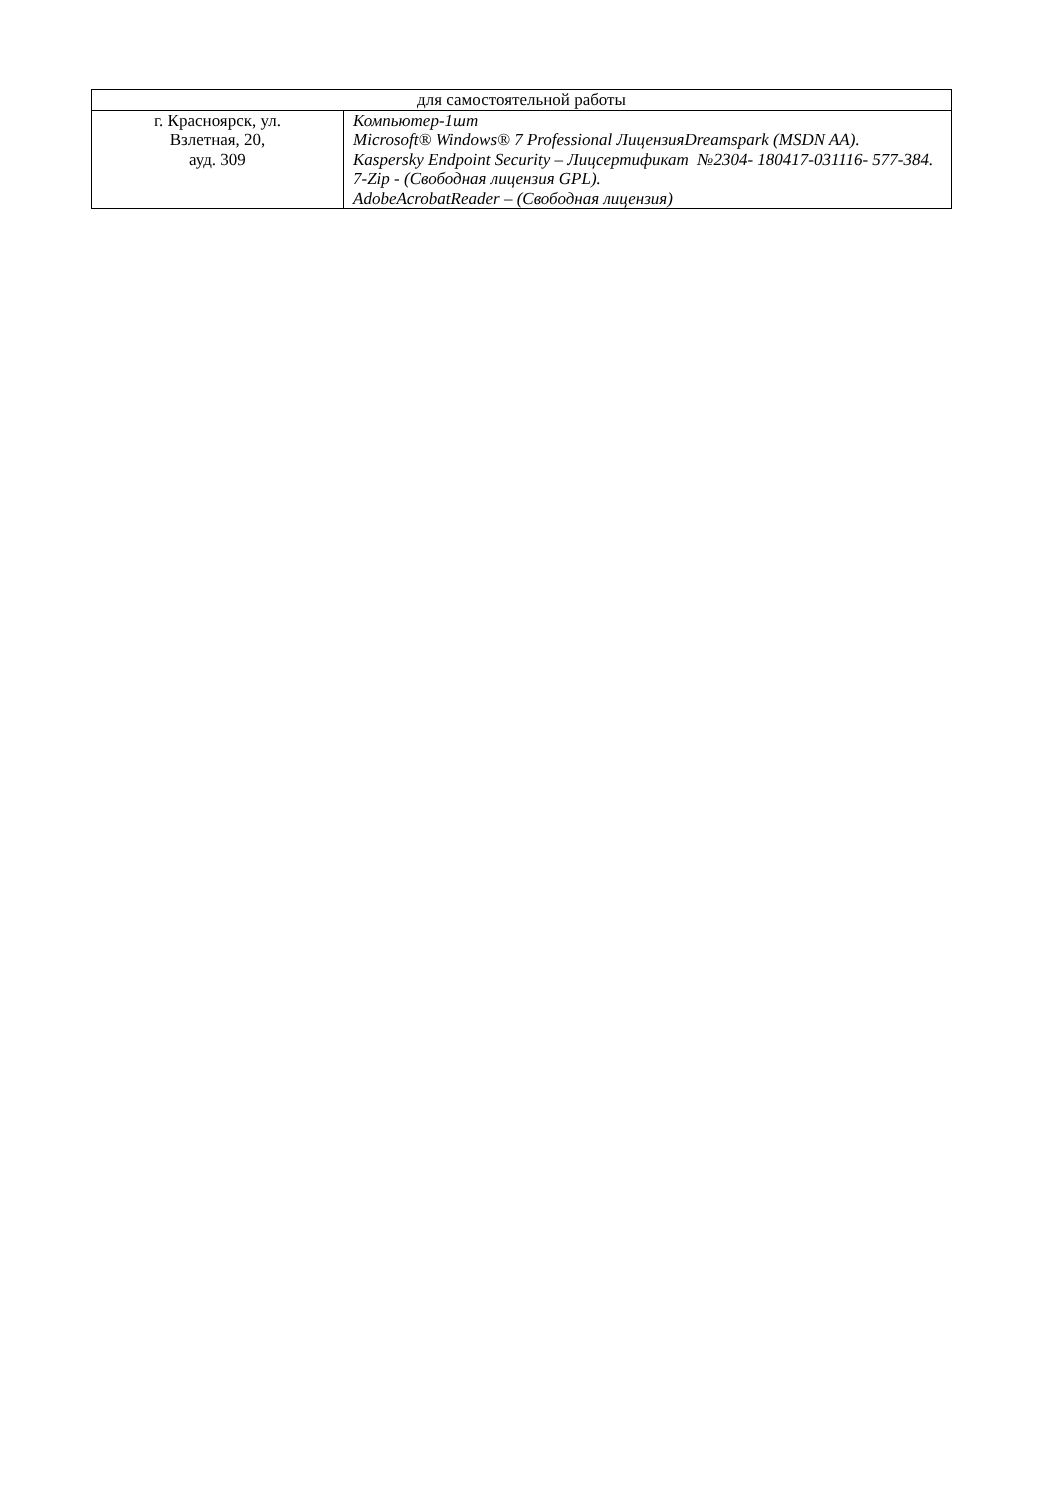| для самостоятельной работы | |
| г. Красноярск, ул. Взлетная, 20, ауд. 309 | Компьютер-1шт Microsoft® Windows® 7 Professional ЛицензияDreamspark (MSDN AA). Kaspersky Endpoint Security – Лицсертификат №2304- 180417-031116- 577-384. 7-Zip - (Свободная лицензия GPL). AdobeAcrobatReader – (Свободная лицензия) |